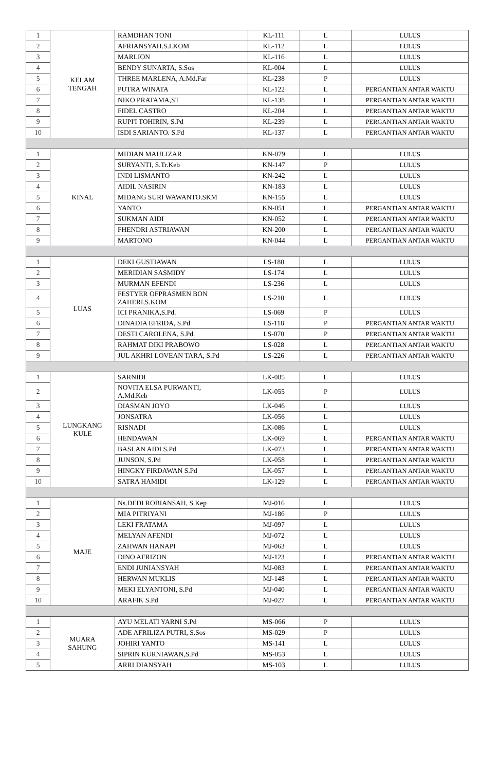| 1 | KELAM TENGAH | RAMDHAN TONI | KL-111 | L | LULUS |
| 2 | | AFRIANSYAH.S.I.KOM | KL-112 | L | LULUS |
| 3 | | MARLION | KL-116 | L | LULUS |
| 4 | | BENDY SUNARTA, S.Sos | KL-004 | L | LULUS |
| 5 | | THREE MARLENA, A.Md.Far | KL-238 | P | LULUS |
| 6 | | PUTRA WINATA | KL-122 | L | PERGANTIAN ANTAR WAKTU |
| 7 | | NIKO PRATAMA,ST | KL-138 | L | PERGANTIAN ANTAR WAKTU |
| 8 | | FIDEL CASTRO | KL-204 | L | PERGANTIAN ANTAR WAKTU |
| 9 | | RUPI'I TOHIRIN, S.Pd | KL-239 | L | PERGANTIAN ANTAR WAKTU |
| 10 | | ISDI SARIANTO. S.Pd | KL-137 | L | PERGANTIAN ANTAR WAKTU |
| 1 | KINAL | MIDIAN MAULIZAR | KN-079 | L | LULUS |
| 2 | | SURYANTI, S.Tr.Keb | KN-147 | P | LULUS |
| 3 | | INDI LISMANTO | KN-242 | L | LULUS |
| 4 | | AIDIL NASIRIN | KN-183 | L | LULUS |
| 5 | | MIDANG SURI WAWANTO.SKM | KN-155 | L | LULUS |
| 6 | | YANTO | KN-051 | L | PERGANTIAN ANTAR WAKTU |
| 7 | | SUKMAN AIDI | KN-052 | L | PERGANTIAN ANTAR WAKTU |
| 8 | | FHENDRI ASTRIAWAN | KN-200 | L | PERGANTIAN ANTAR WAKTU |
| 9 | | MARTONO | KN-044 | L | PERGANTIAN ANTAR WAKTU |
| 1 | LUAS | DEKI GUSTIAWAN | LS-180 | L | LULUS |
| 2 | | MERIDIAN SASMIDY | LS-174 | L | LULUS |
| 3 | | MURMAN EFENDI | LS-236 | L | LULUS |
| 4 | | FESTYER OFPRASMEN BON ZAHERI,S.KOM | LS-210 | L | LULUS |
| 5 | | ICI PRANIKA,S.Pd. | LS-069 | P | LULUS |
| 6 | | DINADIA EFRIDA, S.Pd | LS-118 | P | PERGANTIAN ANTAR WAKTU |
| 7 | | DESTI CAROLENA, S.Pd. | LS-070 | P | PERGANTIAN ANTAR WAKTU |
| 8 | | RAHMAT DIKI PRABOWO | LS-028 | L | PERGANTIAN ANTAR WAKTU |
| 9 | | JUL AKHRI LOVEAN TARA, S.Pd | LS-226 | L | PERGANTIAN ANTAR WAKTU |
| 1 | LUNGKANG KULE | SARNIDI | LK-085 | L | LULUS |
| 2 | | NOVITA ELSA PURWANTI, A.Md.Keb | LK-055 | P | LULUS |
| 3 | | DIASMAN JOYO | LK-046 | L | LULUS |
| 4 | | JONSATRA | LK-056 | L | LULUS |
| 5 | | RISNADI | LK-086 | L | LULUS |
| 6 | | HENDAWAN | LK-069 | L | PERGANTIAN ANTAR WAKTU |
| 7 | | BASLAN AIDI S.Pd | LK-073 | L | PERGANTIAN ANTAR WAKTU |
| 8 | | JUNSON, S.Pd | LK-058 | L | PERGANTIAN ANTAR WAKTU |
| 9 | | HINGKY FIRDAWAN S.Pd | LK-057 | L | PERGANTIAN ANTAR WAKTU |
| 10 | | SATRA HAMIDI | LK-129 | L | PERGANTIAN ANTAR WAKTU |
| 1 | MAJE | Ns.DEDI ROBIANSAH, S.Kep | MJ-016 | L | LULUS |
| 2 | | MIA PITRIYANI | MJ-186 | P | LULUS |
| 3 | | LEKI FRATAMA | MJ-097 | L | LULUS |
| 4 | | MELYAN AFENDI | MJ-072 | L | LULUS |
| 5 | | ZAHWAN HANAPI | MJ-063 | L | LULUS |
| 6 | | DINO AFRIZON | MJ-123 | L | PERGANTIAN ANTAR WAKTU |
| 7 | | ENDI JUNIANSYAH | MJ-083 | L | PERGANTIAN ANTAR WAKTU |
| 8 | | HERWAN MUKLIS | MJ-148 | L | PERGANTIAN ANTAR WAKTU |
| 9 | | MEKI ELYANTONI, S.Pd | MJ-040 | L | PERGANTIAN ANTAR WAKTU |
| 10 | | ARAFIK S.Pd | MJ-027 | L | PERGANTIAN ANTAR WAKTU |
| 1 | MUARA SAHUNG | AYU MELATI YARNI S.Pd | MS-066 | P | LULUS |
| 2 | | ADE AFRILIZA PUTRI, S.Sos | MS-029 | P | LULUS |
| 3 | | JOHIRI YANTO | MS-141 | L | LULUS |
| 4 | | SIPRIN KURNIAWAN,S.Pd | MS-053 | L | LULUS |
| 5 | | ARRI DIANSYAH | MS-103 | L | LULUS |